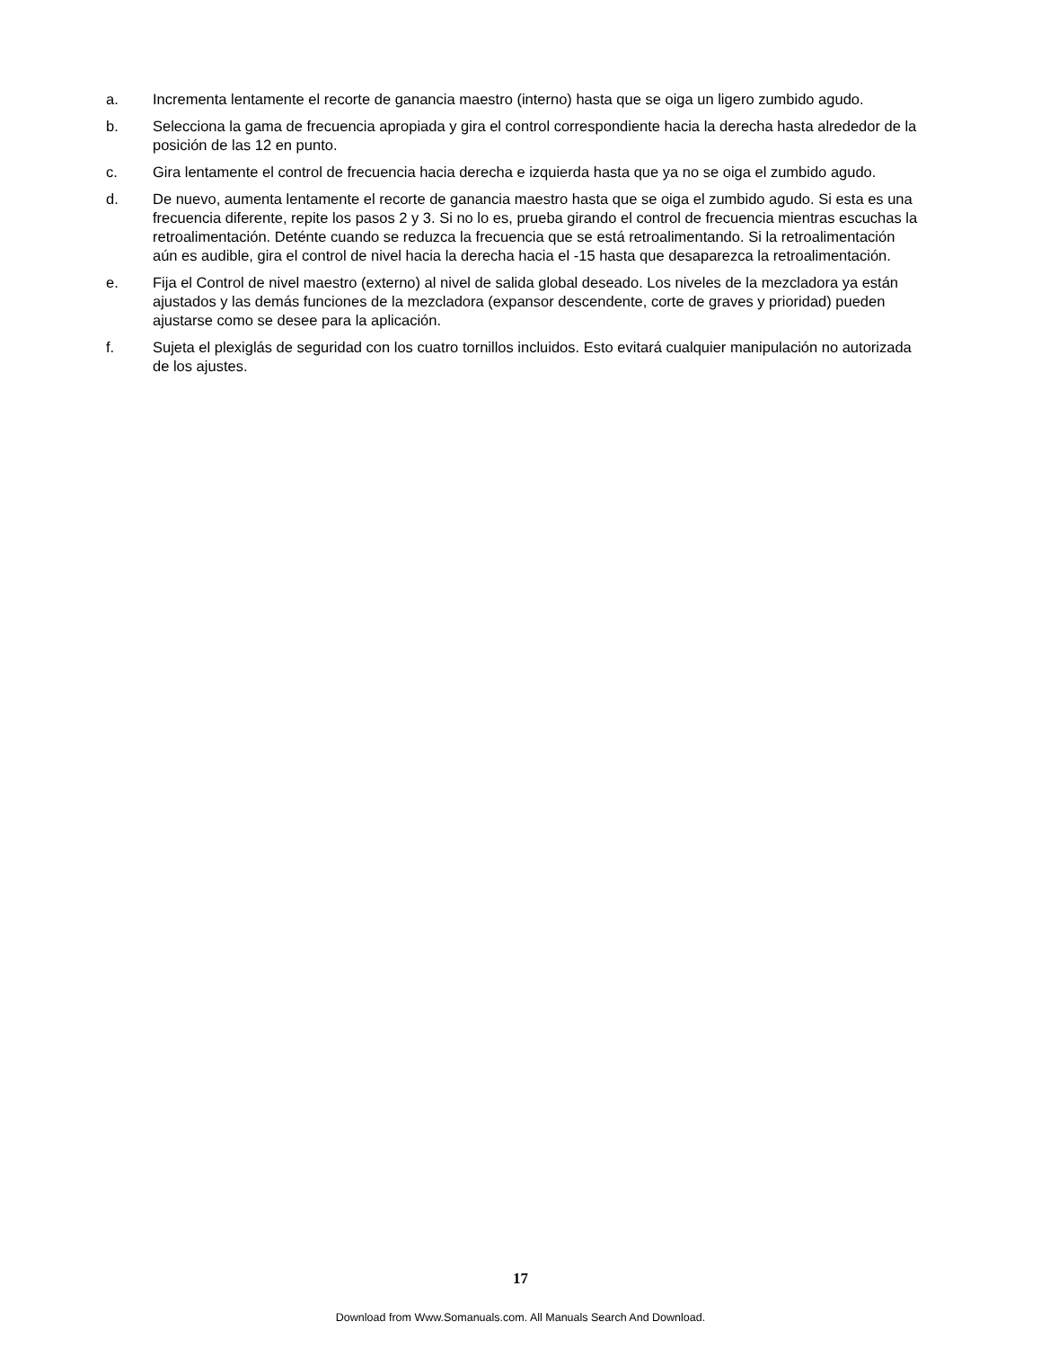a. Incrementa lentamente el recorte de ganancia maestro (interno) hasta que se oiga un ligero zumbido agudo.
b. Selecciona la gama de frecuencia apropiada y gira el control correspondiente hacia la derecha hasta alrededor de la posición de las 12 en punto.
c. Gira lentamente el control de frecuencia hacia derecha e izquierda hasta que ya no se oiga el zumbido agudo.
d. De nuevo, aumenta lentamente el recorte de ganancia maestro hasta que se oiga el zumbido agudo. Si esta es una frecuencia diferente, repite los pasos 2 y 3. Si no lo es, prueba girando el control de frecuencia mientras escuchas la retroalimentación. Deténte cuando se reduzca la frecuencia que se está retroalimentando. Si la retroalimentación aún es audible, gira el control de nivel hacia la derecha hacia el -15 hasta que desaparezca la retroalimentación.
e. Fija el Control de nivel maestro (externo) al nivel de salida global deseado. Los niveles de la mezcladora ya están ajustados y las demás funciones de la mezcladora (expansor descendente, corte de graves y prioridad) pueden ajustarse como se desee para la aplicación.
f. Sujeta el plexiglás de seguridad con los cuatro tornillos incluidos. Esto evitará cualquier manipulación no autorizada de los ajustes.
17
Download from Www.Somanuals.com. All Manuals Search And Download.